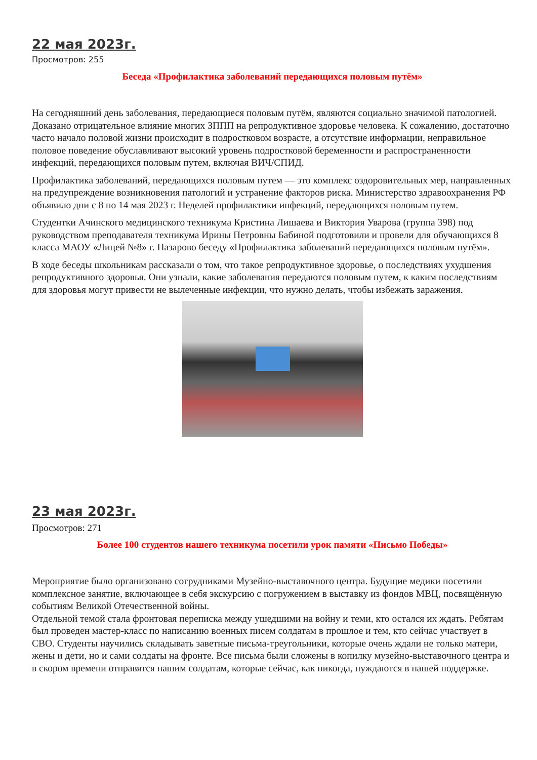22 мая 2023г.
Просмотров: 255
Беседа «Профилактика заболеваний передающихся половым путём»
На сегодняшний день заболевания, передающиеся половым путём, являются социально значимой патологией. Доказано отрицательное влияние многих ЗППП на репродуктивное здоровье человека. К сожалению, достаточно часто начало половой жизни происходит в подростковом возрасте, а отсутствие информации, неправильное половое поведение обуславливают высокий уровень подростковой беременности и распространенности инфекций, передающихся половым путем, включая ВИЧ/СПИД.
Профилактика заболеваний, передающихся половым путем — это комплекс оздоровительных мер, направленных на предупреждение возникновения патологий и устранение факторов риска. Министерство здравоохранения РФ объявило дни с 8 по 14 мая 2023 г. Неделей профилактики инфекций, передающихся половым путем.
Студентки Ачинского медицинского техникума Кристина Лишаева и Виктория Уварова (группа 398) под руководством преподавателя техникума Ирины Петровны Бабиной подготовили и провели для обучающихся 8 класса МАОУ «Лицей №8» г. Назарово беседу «Профилактика заболеваний передающихся половым путём».
В ходе беседы школьникам рассказали о том, что такое репродуктивное здоровье, о последствиях ухудшения репродуктивного здоровья. Они узнали, какие заболевания передаются половым путем, к каким последствиям для здоровья могут привести не вылеченные инфекции, что нужно делать, чтобы избежать заражения.
23 мая 2023г.
Просмотров: 271
Более 100 студентов нашего техникума посетили урок памяти «Письмо Победы»
Мероприятие было организовано сотрудниками Музейно-выставочного центра. Будущие медики посетили комплексное занятие, включающее в себя экскурсию с погружением в выставку из фондов МВЦ, посвящённую событиям Великой Отечественной войны.
Отдельной темой стала фронтовая переписка между ушедшими на войну и теми, кто остался их ждать. Ребятам был проведен мастер-класс по написанию военных писем солдатам в прошлое и тем, кто сейчас участвует в СВО. Студенты научились складывать заветные письма-треугольники, которые очень ждали не только матери, жены и дети, но и сами солдаты на фронте. Все письма были сложены в копилку музейно-выставочного центра и в скором времени отправятся нашим солдатам, которые сейчас, как никогда, нуждаются в нашей поддержке.